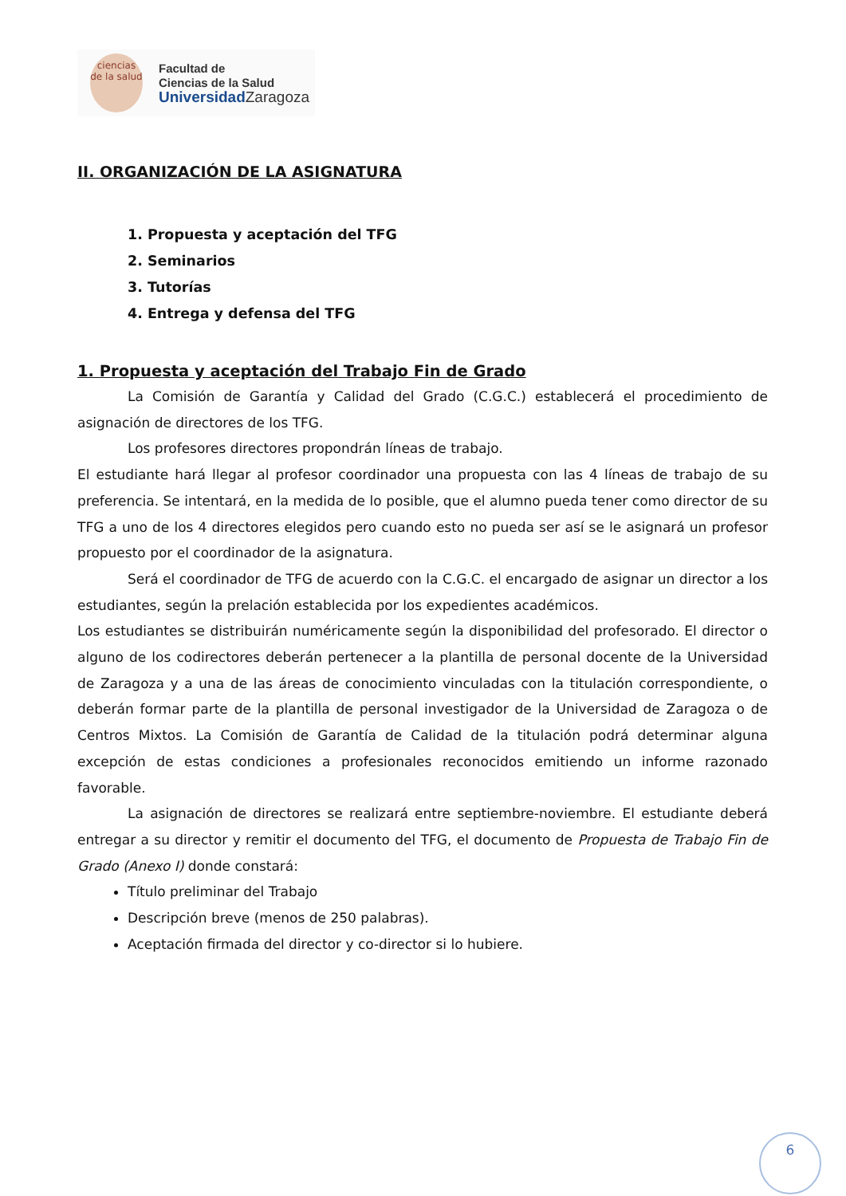ciencias
de la salud
Facultad de
Ciencias de la Salud
Universidad Zaragoza
II. ORGANIZACIÓN DE LA ASIGNATURA
1. Propuesta y aceptación del TFG
2. Seminarios
3. Tutorías
4. Entrega y defensa del TFG
1. Propuesta y aceptación del Trabajo Fin de Grado
La Comisión de Garantía y Calidad del Grado (C.G.C.) establecerá el procedimiento de asignación de directores de los TFG.
Los profesores directores propondrán líneas de trabajo.
El estudiante hará llegar al profesor coordinador una propuesta con las 4 líneas de trabajo de su preferencia. Se intentará, en la medida de lo posible, que el alumno pueda tener como director de su TFG a uno de los 4 directores elegidos pero cuando esto no pueda ser así se le asignará un profesor propuesto por el coordinador de la asignatura.
Será el coordinador de TFG de acuerdo con la C.G.C. el encargado de asignar un director a los estudiantes, según la prelación establecida por los expedientes académicos.
Los estudiantes se distribuirán numéricamente según la disponibilidad del profesorado. El director o alguno de los codirectores deberán pertenecer a la plantilla de personal docente de la Universidad de Zaragoza y a una de las áreas de conocimiento vinculadas con la titulación correspondiente, o deberán formar parte de la plantilla de personal investigador de la Universidad de Zaragoza o de Centros Mixtos. La Comisión de Garantía de Calidad de la titulación podrá determinar alguna excepción de estas condiciones a profesionales reconocidos emitiendo un informe razonado favorable.
La asignación de directores se realizará entre septiembre-noviembre. El estudiante deberá entregar a su director y remitir el documento del TFG, el documento de Propuesta de Trabajo Fin de Grado (Anexo I) donde constará:
Título preliminar del Trabajo
Descripción breve (menos de 250 palabras).
Aceptación firmada del director y co-director si lo hubiere.
6